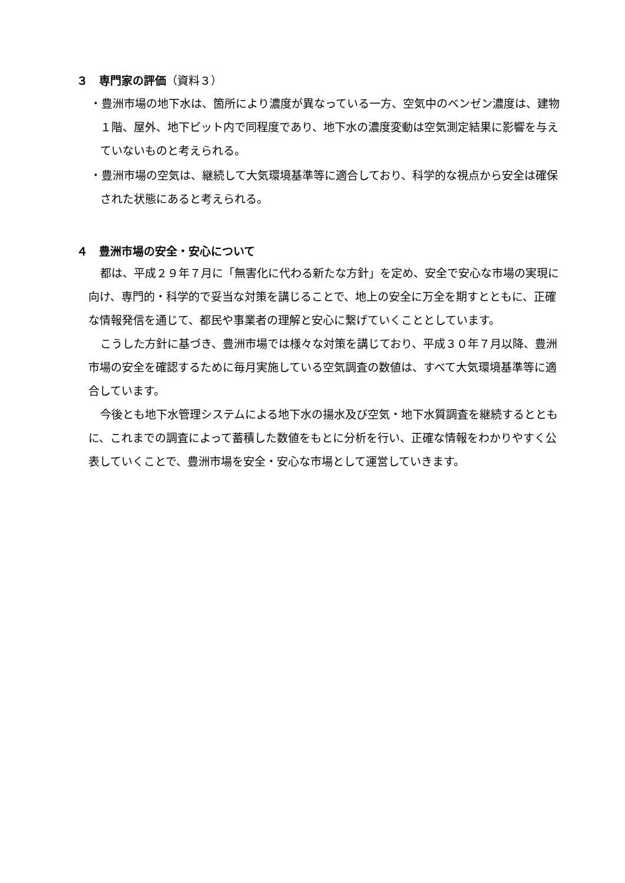３　専門家の評価（資料３）
・豊洲市場の地下水は、箇所により濃度が異なっている一方、空気中のベンゼン濃度は、建物１階、屋外、地下ピット内で同程度であり、地下水の濃度変動は空気測定結果に影響を与えていないものと考えられる。
・豊洲市場の空気は、継続して大気環境基準等に適合しており、科学的な視点から安全は確保された状態にあると考えられる。
４　豊洲市場の安全・安心について
都は、平成２９年７月に「無害化に代わる新たな方針」を定め、安全で安心な市場の実現に向け、専門的・科学的で妥当な対策を講じることで、地上の安全に万全を期すとともに、正確な情報発信を通じて、都民や事業者の理解と安心に繋げていくこととしています。
こうした方針に基づき、豊洲市場では様々な対策を講じており、平成３０年７月以降、豊洲市場の安全を確認するために毎月実施している空気調査の数値は、すべて大気環境基準等に適合しています。
今後とも地下水管理システムによる地下水の揚水及び空気・地下水質調査を継続するとともに、これまでの調査によって蓄積した数値をもとに分析を行い、正確な情報をわかりやすく公表していくことで、豊洲市場を安全・安心な市場として運営していきます。